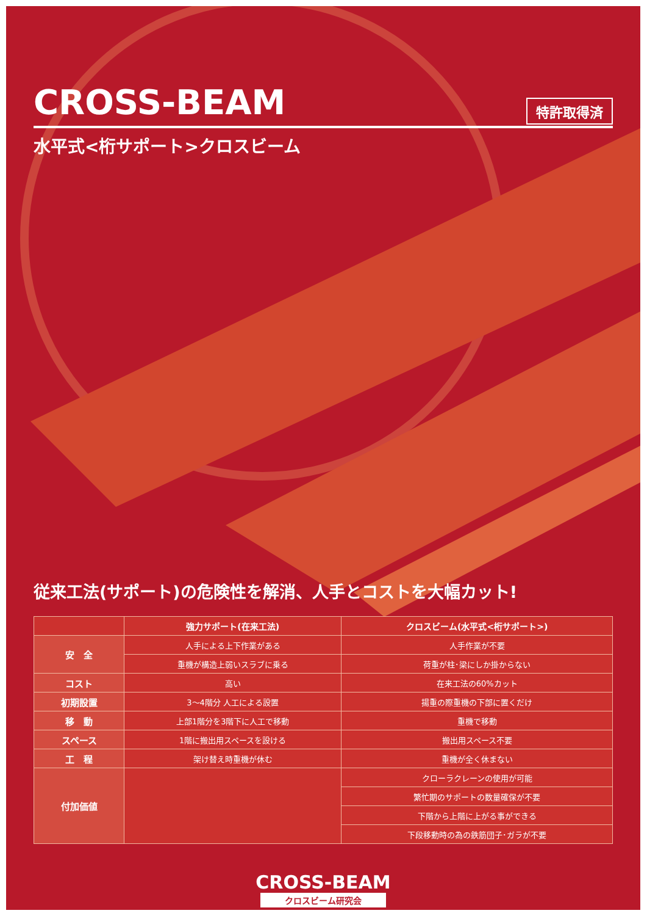CROSS-BEAM
特許取得済
水平式<桁サポート>クロスビーム
従来工法(サポート)の危険性を解消、人手とコストを大幅カット!
| | 強力サポート(在来工法) | クロスビーム(水平式<桁サポート>) |
| --- | --- | --- |
| 安 全 | 人手による上下作業がある | 人手作業が不要 |
| | 重機が構造上弱いスラブに乗る | 荷重が柱･梁にしか掛からない |
| コスト | 高い | 在来工法の60%カット |
| 初期設置 | 3～4階分 人工による設置 | 揚重の際重機の下部に置くだけ |
| 移 動 | 上部1階分を3階下に人工で移動 | 重機で移動 |
| スペース | 1階に搬出用スペースを設ける | 搬出用スペース不要 |
| 工 程 | 架け替え時重機が休む | 重機が全く休まない |
| 付加価値 | | クローラクレーンの使用が可能 |
| | | 繁忙期のサポートの数量確保が不要 |
| | | 下階から上階に上がる事ができる |
| | | 下段移動時の為の鉄筋団子･ガラが不要 |
CROSS-BEAM
クロスビーム研究会